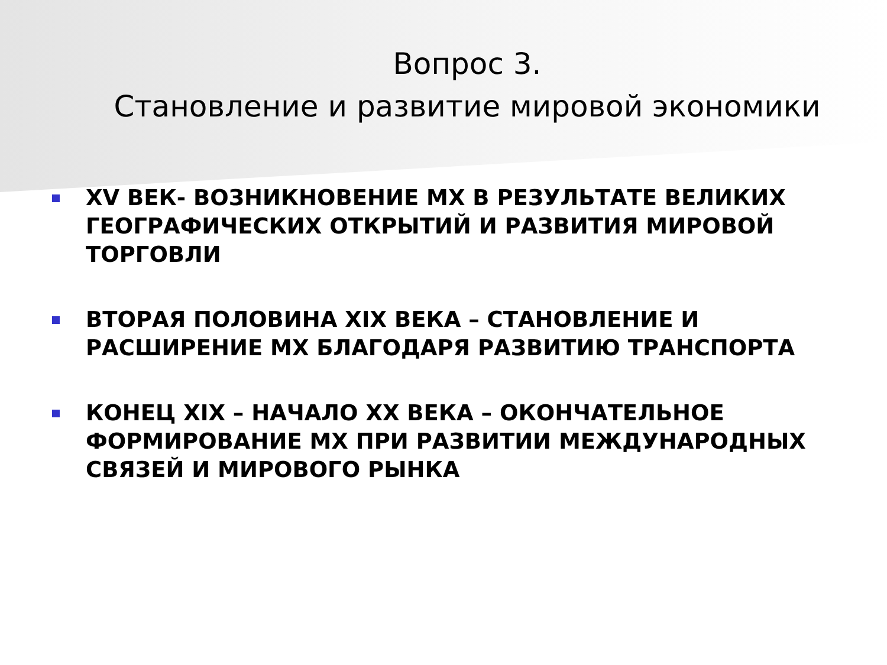Вопрос 3.
Становление и развитие мировой экономики
XV ВЕК- ВОЗНИКНОВЕНИЕ МХ В РЕЗУЛЬТАТЕ ВЕЛИКИХ ГЕОГРАФИЧЕСКИХ ОТКРЫТИЙ И РАЗВИТИЯ МИРОВОЙ ТОРГОВЛИ
ВТОРАЯ ПОЛОВИНА XIX ВЕКА – СТАНОВЛЕНИЕ И РАСШИРЕНИЕ МХ БЛАГОДАРЯ РАЗВИТИЮ ТРАНСПОРТА
КОНЕЦ XIX – НАЧАЛО XX ВЕКА – ОКОНЧАТЕЛЬНОЕ ФОРМИРОВАНИЕ МХ ПРИ РАЗВИТИИ МЕЖДУНАРОДНЫХ СВЯЗЕЙ И МИРОВОГО РЫНКА